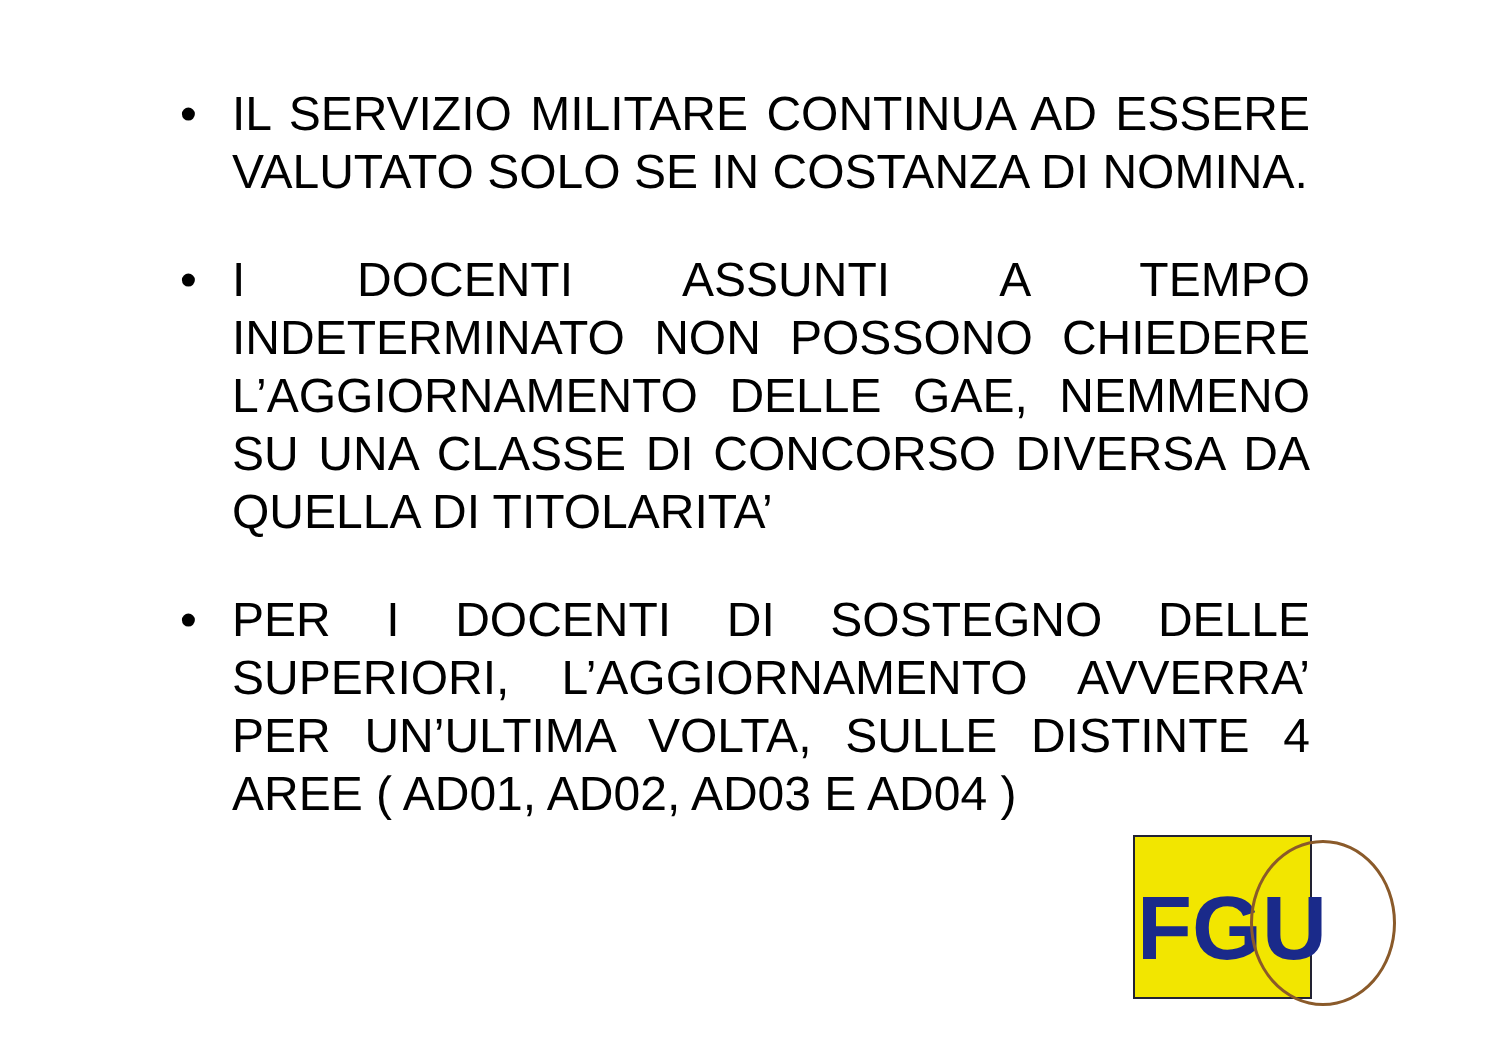• IL SERVIZIO MILITARE CONTINUA AD ESSERE VALUTATO SOLO SE IN COSTANZA DI NOMINA.
• I DOCENTI ASSUNTI A TEMPO INDETERMINATO NON POSSONO CHIEDERE L’AGGIORNAMENTO DELLE GAE, NEMMENO SU UNA CLASSE DI CONCORSO DIVERSA DA QUELLA DI TITOLARITA’
• PER I DOCENTI DI SOSTEGNO DELLE SUPERIORI, L’AGGIORNAMENTO AVVERRA’ PER UN’ULTIMA VOLTA, SULLE DISTINTE 4 AREE ( AD01, AD02, AD03 E AD04 )
FGU